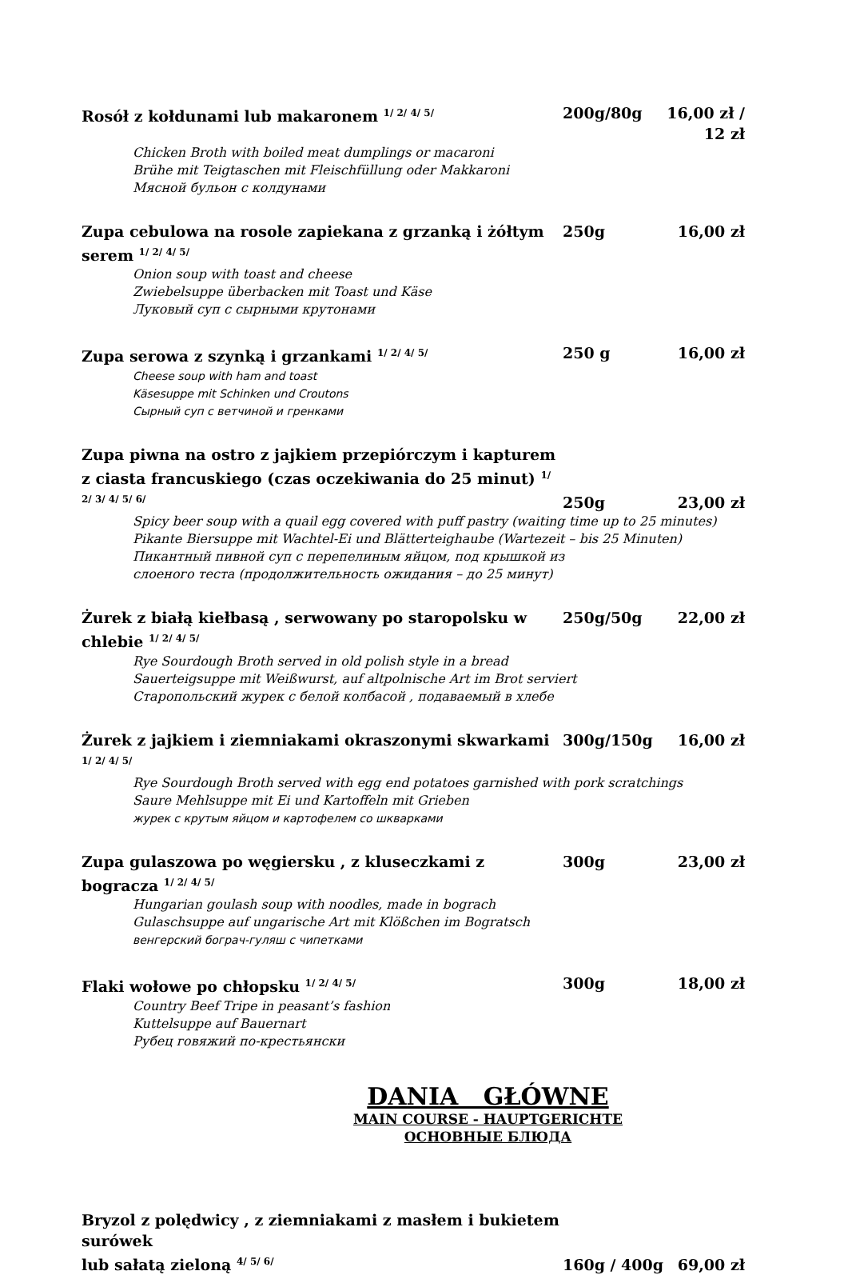Rosół z kołdunami lub makaronem <sup>1/ 2/ 4/ 5/</sup> 200g/80g 16,00 zł / 12 zł
Chicken Broth with boiled meat dumplings or macaroni
Brühe mit Teigtaschen mit Fleischfüllung oder Makkaroni
Мясной бульон с колдунами
Zupa cebulowa na rosole zapiekana z grzanką i żółtym serem <sup>1/ 2/ 4/ 5/</sup> 250g 16,00 zł
Onion soup with toast and cheese
Zwiebelsuppe überbacken mit Toast und Käse
Луковый суп с сырными крутонами
Zupa serowa z szynką i grzankami <sup>1/ 2/ 4/ 5/</sup> 250 g 16,00 zł
Cheese soup with ham and toast
Käsesuppe mit Schinken und Croutons
Сырный суп с ветчиной и гренками
Zupa piwna na ostro z jajkiem przepiórczym i kapturem
z ciasta francuskiego (czas oczekiwania do 25 minut) <sup>1/ 2/ 3/ 4/ 5/ 6/</sup> 250g 23,00 zł
Spicy beer soup with a quail egg covered with puff pastry (waiting time up to 25 minutes)
Pikante Biersuppe mit Wachtel-Ei und Blätterteighaube (Wartezeit – bis 25 Minuten)
Пикантный пивной суп с перепелиным яйцом, под крышкой из
слоеного теста (продолжительность ожидания – до 25 минут)
Żurek z białą kiełbasą , serwowany po staropolsku w chlebie <sup>1/ 2/ 4/ 5/</sup> 250g/50g 22,00 zł
Rye Sourdough Broth served in old polish style in a bread
Sauerteigsuppe mit Weißwurst, auf altpolnische Art im Brot serviert
Старопольский журек с белой колбасой , подаваемый в хлебе
Żurek z jajkiem i ziemniakami okraszonymi skwarkami <sup>1/ 2/ 4/ 5/</sup> 300g/150g 16,00 zł
Rye Sourdough Broth served with egg end potatoes garnished with pork scratchings
Saure Mehlsuppe mit Ei und Kartoffeln mit Grieben
журек с крутым яйцом и картофелем со шкварками
Zupa gulaszowa po węgiersku , z kluseczkami z bogracza <sup>1/ 2/ 4/ 5/</sup> 300g 23,00 zł
Hungarian goulash soup with noodles, made in bograch
Gulaschsuppe auf ungarische Art mit Klößchen im Bogratsch
венгерский бограч-гуляш с чипетками
Flaki wołowe po chłopsku <sup>1/ 2/ 4/ 5/</sup> 300g 18,00 zł
Country Beef Tripe in peasant’s fashion
Kuttelsuppe auf Bauernart
Рубец говяжий по-крестьянски
DANIA GŁÓWNE
MAIN COURSE - HAUPTGERICHTE
ОСНОВНЫЕ БЛЮДА
Bryzol z polędwicy , z ziemniakami z masłem i bukietem surówek
lub sałatą zieloną <sup>4/ 5/ 6/</sup> 160g / 400g 69,00 zł